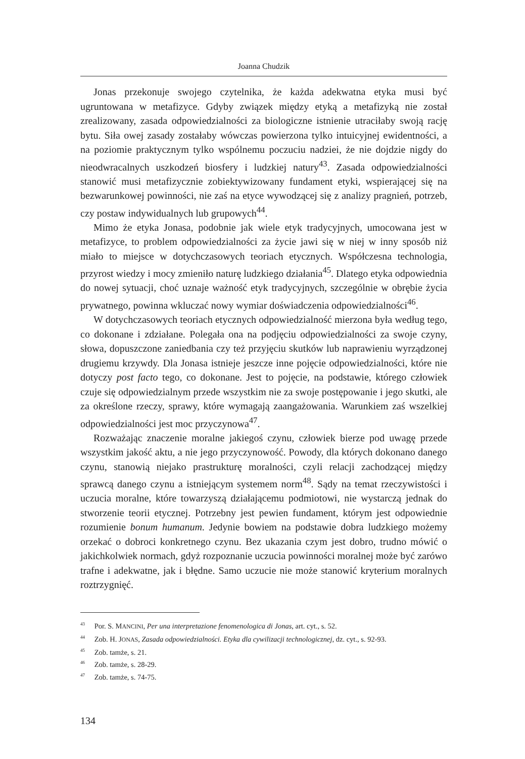Joanna Chudzik
Jonas przekonuje swojego czytelnika, że każda adekwatna etyka musi być ugruntowana w metafizyce. Gdyby związek między etyką a metafizyką nie został zrealizowany, zasada odpowiedzialności za biologiczne istnienie utraciłaby swoją rację bytu. Siła owej zasady zostałaby wówczas powierzona tylko intuicyjnej ewidentności, a na poziomie praktycznym tylko wspólnemu poczuciu nadziei, że nie dojdzie nigdy do nieodwracalnych uszkodzeń biosfery i ludzkiej natury<sup>43</sup>. Zasada odpowiedzialności stanowić musi metafizycznie zobiektywizowany fundament etyki, wspierającej się na bezwarunkowej powinności, nie zaś na etyce wywodzącej się z analizy pragnień, potrzeb, czy postaw indywidualnych lub grupowych<sup>44</sup>.
Mimo że etyka Jonasa, podobnie jak wiele etyk tradycyjnych, umocowana jest w metafizyce, to problem odpowiedzialności za życie jawi się w niej w inny sposób niż miało to miejsce w dotychczasowych teoriach etycznych. Współczesna technologia, przyrost wiedzy i mocy zmieniło naturę ludzkiego działania<sup>45</sup>. Dlatego etyka odpowiednia do nowej sytuacji, choć uznaje ważność etyk tradycyjnych, szczególnie w obrębie życia prywatnego, powinna wkluczać nowy wymiar doświadczenia odpowiedzialności<sup>46</sup>.
W dotychczasowych teoriach etycznych odpowiedzialność mierzona była według tego, co dokonane i zdziałane. Polegała ona na podjęciu odpowiedzialności za swoje czyny, słowa, dopuszczone zaniedbania czy też przyjęciu skutków lub naprawieniu wyrządzonej drugiemu krzywdy. Dla Jonasa istnieje jeszcze inne pojęcie odpowiedzialności, które nie dotyczy post facto tego, co dokonane. Jest to pojęcie, na podstawie, którego człowiek czuje się odpowiedzialnym przede wszystkim nie za swoje postępowanie i jego skutki, ale za określone rzeczy, sprawy, które wymagają zaangażowania. Warunkiem zaś wszelkiej odpowiedzialności jest moc przyczynowa<sup>47</sup>.
Rozważając znaczenie moralne jakiegoś czynu, człowiek bierze pod uwagę przede wszystkim jakość aktu, a nie jego przyczynowość. Powody, dla których dokonano danego czynu, stanowią niejako prastrukturę moralności, czyli relacji zachodzącej między sprawcą danego czynu a istniejącym systemem norm<sup>48</sup>. Sądy na temat rzeczywistości i uczucia moralne, które towarzyszą działającemu podmiotowi, nie wystarczą jednak do stworzenie teorii etycznej. Potrzebny jest pewien fundament, którym jest odpowiednie rozumienie bonum humanum. Jedynie bowiem na podstawie dobra ludzkiego możemy orzekać o dobroci konkretnego czynu. Bez ukazania czym jest dobro, trudno mówić o jakichkolwiek normach, gdyż rozpoznanie uczucia powinności moralnej może być zarówo trafne i adekwatne, jak i błędne. Samo uczucie nie może stanowić kryterium moralnych roztrzygnięć.
<sup>43</sup> Por. S. MANCINI, Per una interpretazione fenomenologica di Jonas, art. cyt., s. 52.
<sup>44</sup> Zob. H. JONAS, Zasada odpowiedzialności. Etyka dla cywilizacji technologicznej, dz. cyt., s. 92-93.
<sup>45</sup> Zob. tamże, s. 21.
<sup>46</sup> Zob. tamże, s. 28-29.
<sup>47</sup> Zob. tamże, s. 74-75.
134